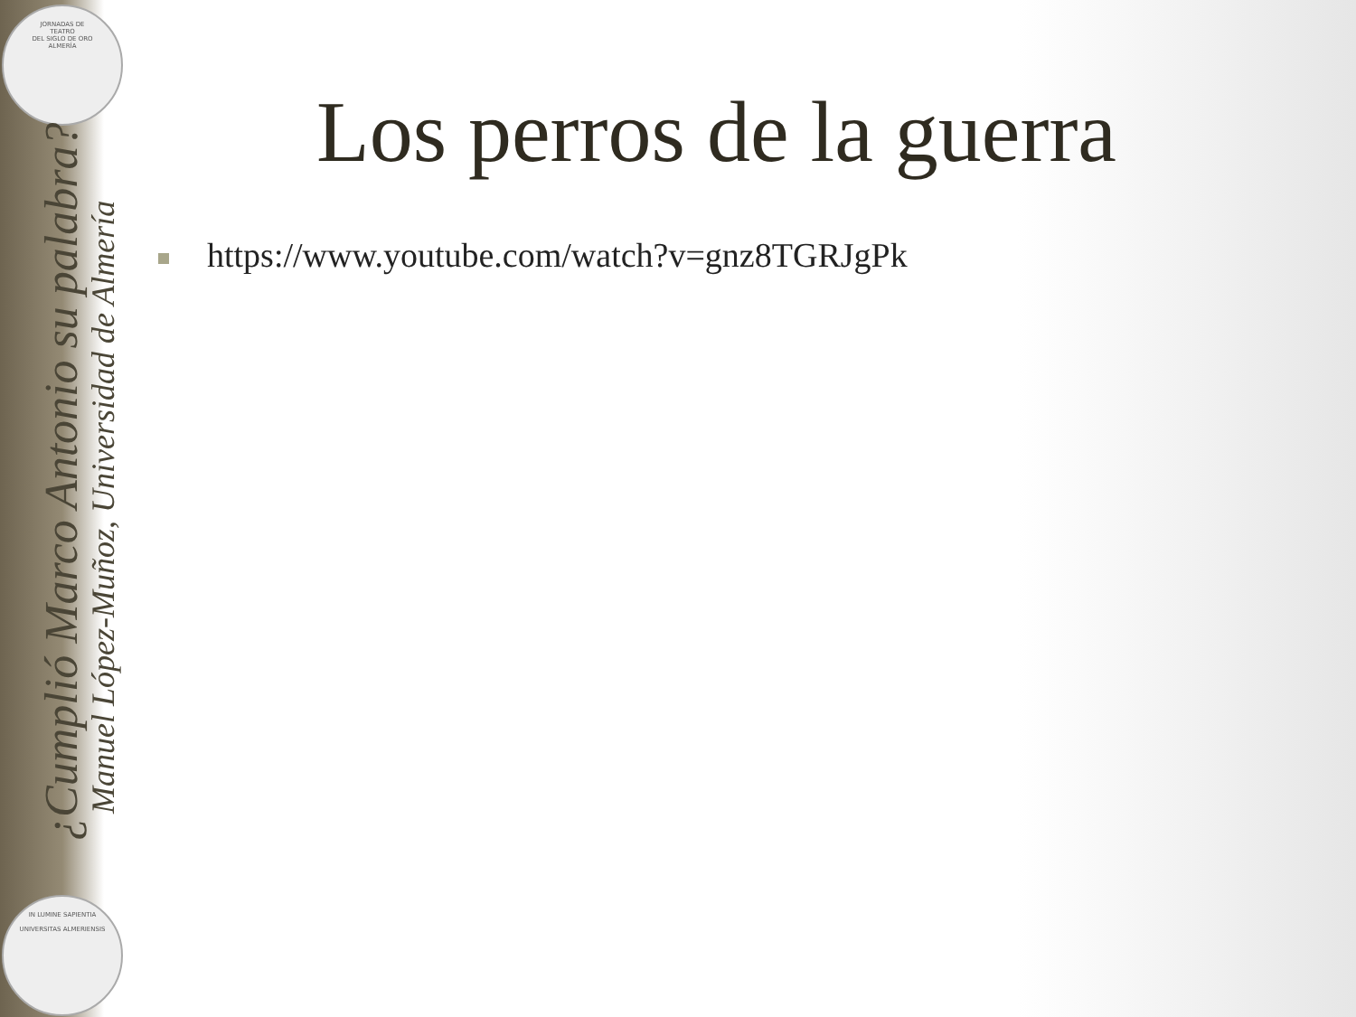JORNADAS DE
TEATRO
DEL SIGLO DE ORO
ALMERÍA
IN LUMINE SAPIENTIA
UNIVERSITAS ALMERIENSIS
¿Cumplió Marco Antonio su palabra?
Manuel López-Muñoz, Universidad de Almería
Los perros de la guerra
https://www.youtube.com/watch?v=gnz8TGRJgPk